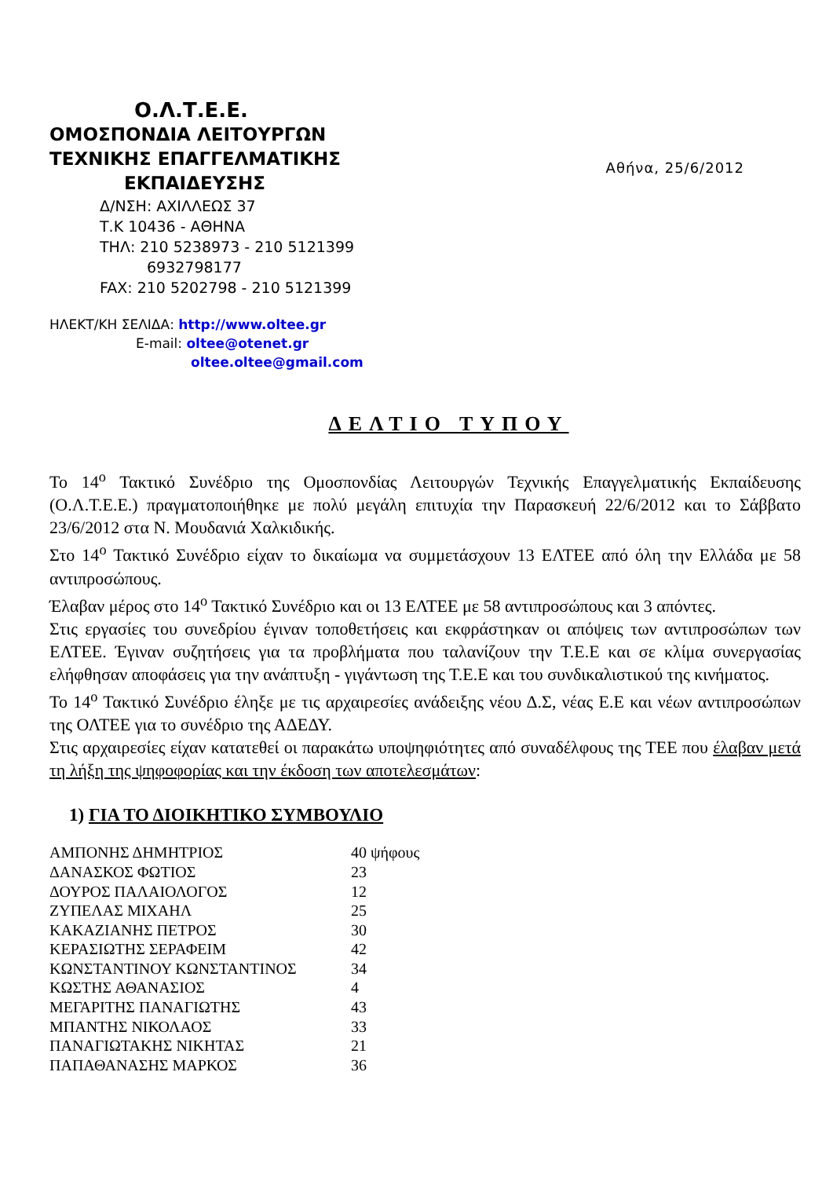Ο.Λ.Τ.Ε.Ε.
ΟΜΟΣΠΟΝΔΙΑ ΛΕΙΤΟΥΡΓΩΝ
ΤΕΧΝΙΚΗΣ ΕΠΑΓΓΕΛΜΑΤΙΚΗΣ
ΕΚΠΑΙΔΕΥΣΗΣ
Δ/ΝΣΗ: ΑΧΙΛΛΕΩΣ 37
Τ.Κ 10436 - ΑΘΗΝΑ
ΤΗΛ: 210 5238973 - 210 5121399
6932798177
FAX: 210 5202798 - 210 5121399
ΗΛΕΚΤ/ΚΗ ΣΕΛΙΔΑ: http://www.oltee.gr
E-mail: oltee@otenet.gr
oltee.oltee@gmail.com
Αθήνα, 25/6/2012
ΔΕΛΤΙΟ ΤΥΠΟΥ
Το 14<sup>ο</sup> Τακτικό Συνέδριο της Ομοσπονδίας Λειτουργών Τεχνικής Επαγγελματικής Εκπαίδευσης (Ο.Λ.Τ.Ε.Ε.) πραγματοποιήθηκε με πολύ μεγάλη επιτυχία την Παρασκευή 22/6/2012 και το Σάββατο 23/6/2012 στα Ν. Μουδανιά Χαλκιδικής.
Στο 14<sup>ο</sup> Τακτικό Συνέδριο είχαν το δικαίωμα να συμμετάσχουν 13 ΕΛΤΕΕ από όλη την Ελλάδα με 58 αντιπροσώπους.
Έλαβαν μέρος στο 14<sup>ο</sup> Τακτικό Συνέδριο και οι 13 ΕΛΤΕΕ με 58 αντιπροσώπους και 3 απόντες.
Στις εργασίες του συνεδρίου έγιναν τοποθετήσεις και εκφράστηκαν οι απόψεις των αντιπροσώπων των ΕΛΤΕΕ. Έγιναν συζητήσεις για τα προβλήματα που ταλανίζουν την Τ.Ε.Ε και σε κλίμα συνεργασίας ελήφθησαν αποφάσεις για την ανάπτυξη - γιγάντωση της Τ.Ε.Ε και του συνδικαλιστικού της κινήματος.
Το 14<sup>ο</sup> Τακτικό Συνέδριο έληξε με τις αρχαιρεσίες ανάδειξης νέου Δ.Σ, νέας Ε.Ε και νέων αντιπροσώπων της ΟΛΤΕΕ για το συνέδριο της ΑΔΕΔΥ.
Στις αρχαιρεσίες είχαν κατατεθεί οι παρακάτω υποψηφιότητες από συναδέλφους της ΤΕΕ που έλαβαν μετά τη λήξη της ψηφοφορίας και την έκδοση των αποτελεσμάτων:
1) ΓΙΑ ΤΟ ΔΙΟΙΚΗΤΙΚΟ ΣΥΜΒΟΥΛΙΟ
| ΑΜΠΟΝΗΣ ΔΗΜΗΤΡΙΟΣ | 40 ψήφους |
| ΔΑΝΑΣΚΟΣ ΦΩΤΙΟΣ | 23 |
| ΔΟΥΡΟΣ ΠΑΛΑΙΟΛΟΓΟΣ | 12 |
| ΖΥΠΕΛΑΣ ΜΙΧΑΗΛ | 25 |
| ΚΑΚΑΖΙΑΝΗΣ ΠΕΤΡΟΣ | 30 |
| ΚΕΡΑΣΙΩΤΗΣ ΣΕΡΑΦΕΙΜ | 42 |
| ΚΩΝΣΤΑΝΤΙΝΟΥ ΚΩΝΣΤΑΝΤΙΝΟΣ | 34 |
| ΚΩΣΤΗΣ ΑΘΑΝΑΣΙΟΣ | 4 |
| ΜΕΓΑΡΙΤΗΣ ΠΑΝΑΓΙΩΤΗΣ | 43 |
| ΜΠΑΝΤΗΣ ΝΙΚΟΛΑΟΣ | 33 |
| ΠΑΝΑΓΙΩΤΑΚΗΣ ΝΙΚΗΤΑΣ | 21 |
| ΠΑΠΑΘΑΝΑΣΗΣ ΜΑΡΚΟΣ | 36 |